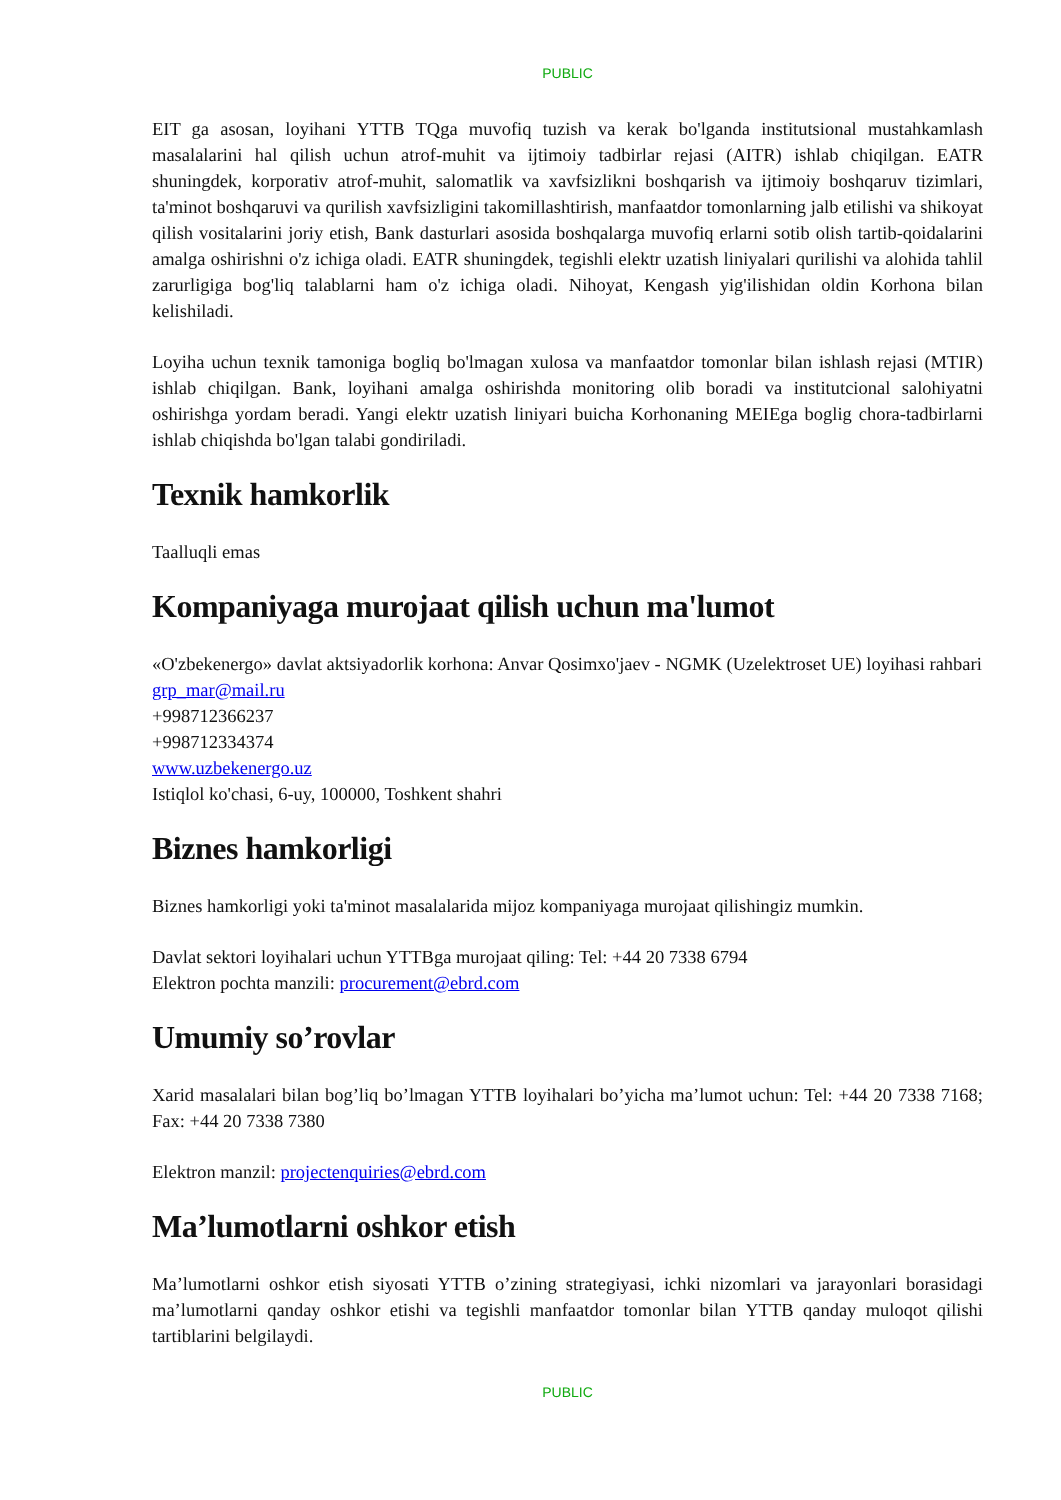PUBLIC
EIT ga asosan, loyihani YTTB TQga muvofiq tuzish va kerak bo'lganda institutsional mustahkamlash masalalarini hal qilish uchun atrof-muhit va ijtimoiy tadbirlar rejasi (AITR) ishlab chiqilgan. EATR shuningdek, korporativ atrof-muhit, salomatlik va xavfsizlikni boshqarish va ijtimoiy boshqaruv tizimlari, ta'minot boshqaruvi va qurilish xavfsizligini takomillashtirish, manfaatdor tomonlarning jalb etilishi va shikoyat qilish vositalarini joriy etish, Bank dasturlari asosida boshqalarga muvofiq erlarni sotib olish tartib-qoidalarini amalga oshirishni o'z ichiga oladi. EATR shuningdek, tegishli elektr uzatish liniyalari qurilishi va alohida tahlil zarurligiga bog'liq talablarni ham o'z ichiga oladi. Nihoyat, Kengash yig'ilishidan oldin Korhona bilan kelishiladi.
Loyiha uchun texnik tamoniga bogliq bo'lmagan xulosa va manfaatdor tomonlar bilan ishlash rejasi (MTIR) ishlab chiqilgan. Bank, loyihani amalga oshirishda monitoring olib boradi va institutcional salohiyatni oshirishga yordam beradi. Yangi elektr uzatish liniyari buicha Korhonaning MEIEga boglig chora-tadbirlarni ishlab chiqishda bo'lgan talabi gondiriladi.
Texnik hamkorlik
Taalluqli emas
Kompaniyaga murojaat qilish uchun ma'lumot
«O'zbekenergo» davlat aktsiyadorlik korhona: Anvar Qosimxo'jaev - NGMK (Uzelektroset UE) loyihasi rahbari
grp_mar@mail.ru
+998712366237
+998712334374
www.uzbekenergo.uz
Istiqlol ko'chasi, 6-uy, 100000, Toshkent shahri
Biznes hamkorligi
Biznes hamkorligi yoki ta'minot masalalarida mijoz kompaniyaga murojaat qilishingiz mumkin.
Davlat sektori loyihalari uchun YTTBga murojaat qiling: Tel: +44 20 7338 6794
Elektron pochta manzili: procurement@ebrd.com
Umumiy so’rovlar
Xarid masalalari bilan bog’liq bo’lmagan YTTB loyihalari bo’yicha ma’lumot uchun: Tel: +44 20 7338 7168; Fax: +44 20 7338 7380
Elektron manzil: projectenquiries@ebrd.com
Ma’lumotlarni oshkor etish
Ma’lumotlarni oshkor etish siyosati YTTB o’zining strategiyasi, ichki nizomlari va jarayonlari borasidagi ma’lumotlarni qanday oshkor etishi va tegishli manfaatdor tomonlar bilan YTTB qanday muloqot qilishi tartiblarini belgilaydi.
PUBLIC